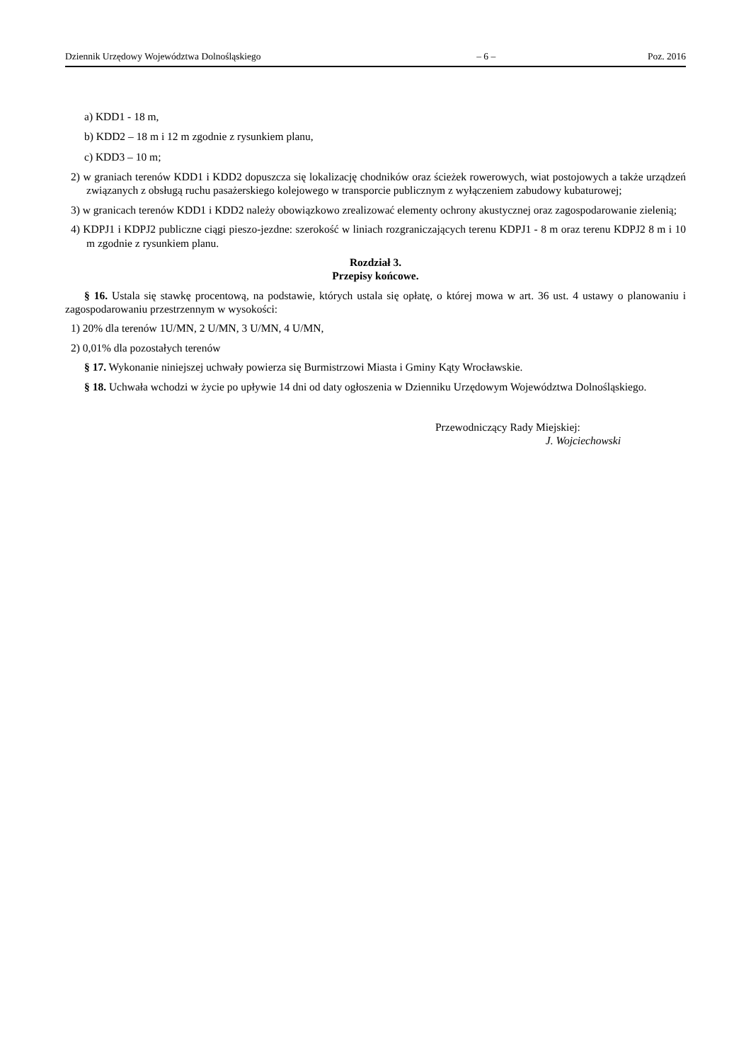Dziennik Urzędowy Województwa Dolnośląskiego – 6 – Poz. 2016
a) KDD1 - 18 m,
b) KDD2 – 18 m i 12 m zgodnie z rysunkiem planu,
c) KDD3 – 10 m;
2) w graniach terenów KDD1 i KDD2 dopuszcza się lokalizację chodników oraz ścieżek rowerowych, wiat postojowych a także urządzeń związanych z obsługą ruchu pasażerskiego kolejowego w transporcie publicznym z wyłączeniem zabudowy kubaturowej;
3) w granicach terenów KDD1 i KDD2 należy obowiązkowo zrealizować elementy ochrony akustycznej oraz zagospodarowanie zielenią;
4) KDPJ1 i KDPJ2 publiczne ciągi pieszo-jezdne: szerokość w liniach rozgraniczających terenu KDPJ1 - 8 m oraz terenu KDPJ2 8 m i 10 m zgodnie z rysunkiem planu.
Rozdział 3.
Przepisy końcowe.
§ 16. Ustala się stawkę procentową, na podstawie, których ustala się opłatę, o której mowa w art. 36 ust. 4 ustawy o planowaniu i zagospodarowaniu przestrzennym w wysokości:
1) 20% dla terenów 1U/MN, 2 U/MN, 3 U/MN, 4 U/MN,
2) 0,01% dla pozostałych terenów
§ 17. Wykonanie niniejszej uchwały powierza się Burmistrzowi Miasta i Gminy Kąty Wrocławskie.
§ 18. Uchwała wchodzi w życie po upływie 14 dni od daty ogłoszenia w Dzienniku Urzędowym Województwa Dolnośląskiego.
Przewodniczący Rady Miejskiej:
J. Wojciechowski